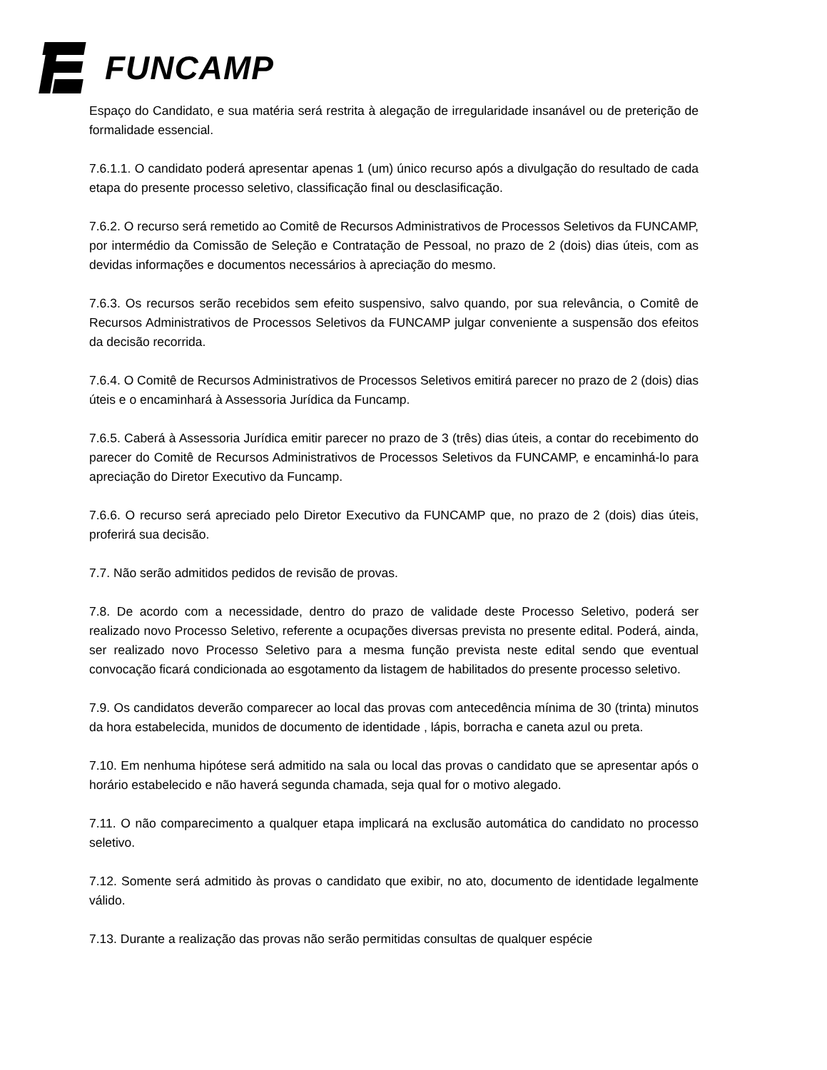FUNCAMP
Espaço do Candidato, e sua matéria será restrita à alegação de irregularidade insanável ou de preterição de formalidade essencial.
7.6.1.1. O candidato poderá apresentar apenas 1 (um) único recurso após a divulgação do resultado de cada etapa do presente processo seletivo, classificação final ou desclasificação.
7.6.2. O recurso será remetido ao Comitê de Recursos Administrativos de Processos Seletivos da FUNCAMP, por intermédio da Comissão de Seleção e Contratação de Pessoal, no prazo de 2 (dois) dias úteis, com as devidas informações e documentos necessários à apreciação do mesmo.
7.6.3. Os recursos serão recebidos sem efeito suspensivo, salvo quando, por sua relevância, o Comitê de Recursos Administrativos de Processos Seletivos da FUNCAMP julgar conveniente a suspensão dos efeitos da decisão recorrida.
7.6.4. O Comitê de Recursos Administrativos de Processos Seletivos emitirá parecer no prazo de 2 (dois) dias úteis e o encaminhará à Assessoria Jurídica da Funcamp.
7.6.5. Caberá à Assessoria Jurídica emitir parecer no prazo de 3 (três) dias úteis, a contar do recebimento do parecer do Comitê de Recursos Administrativos de Processos Seletivos da FUNCAMP, e encaminhá-lo para apreciação do Diretor Executivo da Funcamp.
7.6.6. O recurso será apreciado pelo Diretor Executivo da FUNCAMP que, no prazo de 2 (dois) dias úteis, proferirá sua decisão.
7.7. Não serão admitidos pedidos de revisão de provas.
7.8. De acordo com a necessidade, dentro do prazo de validade deste Processo Seletivo, poderá ser realizado novo Processo Seletivo, referente a ocupações diversas prevista no presente edital. Poderá, ainda, ser realizado novo Processo Seletivo para a mesma função prevista neste edital sendo que eventual convocação ficará condicionada ao esgotamento da listagem de habilitados do presente processo seletivo.
7.9. Os candidatos deverão comparecer ao local das provas com antecedência mínima de 30 (trinta) minutos da hora estabelecida, munidos de documento de identidade , lápis, borracha e caneta azul ou preta.
7.10. Em nenhuma hipótese será admitido na sala ou local das provas o candidato que se apresentar após o horário estabelecido e não haverá segunda chamada, seja qual for o motivo alegado.
7.11. O não comparecimento a qualquer etapa implicará na exclusão automática do candidato no processo seletivo.
7.12. Somente será admitido às provas o candidato que exibir, no ato, documento de identidade legalmente válido.
7.13. Durante a realização das provas não serão permitidas consultas de qualquer espécie